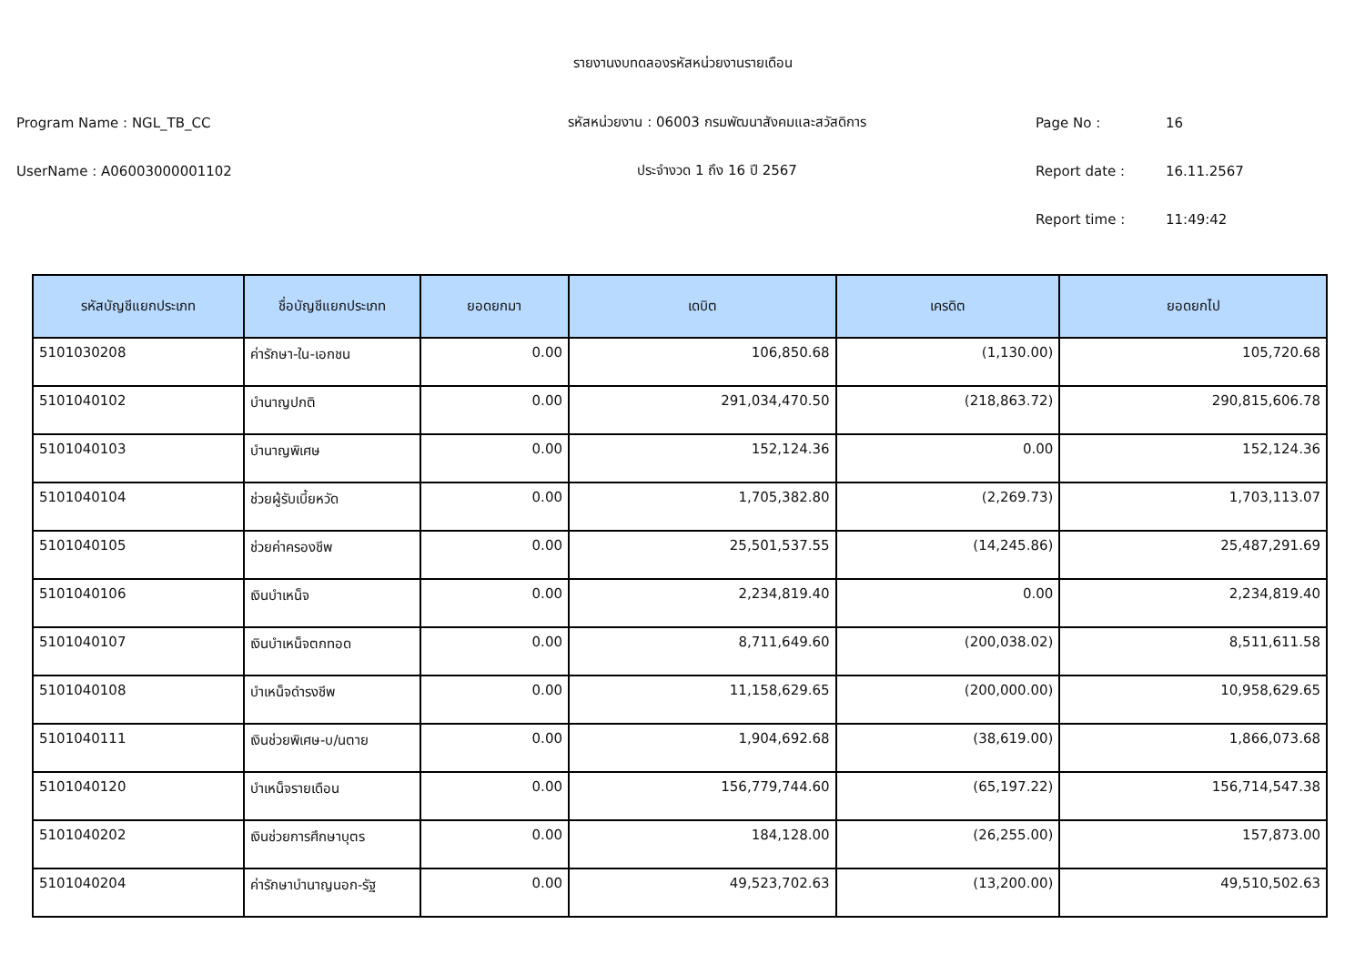รายงานงบทดลองรหัสหน่วยงานรายเดือน
Program Name : NGL_TB_CC รหัสหน่วยงาน : 06003 กรมพัฒนาสังคมและสวัสดิการ Page No : 16
UserName : A06003000001102 ประจำงวด 1 ถึง 16 ปี 2567 Report date : 16.11.2567
Report time : 11:49:42
| รหัสบัญชีแยกประเภท | ชื่อบัญชีแยกประเภท | ยอดยกมา | เดบิต | เครดิต | ยอดยกไป |
| --- | --- | --- | --- | --- | --- |
| 5101030208 | ค่ารักษา-ใน-เอกชน | 0.00 | 106,850.68 | (1,130.00) | 105,720.68 |
| 5101040102 | บำนาญปกติ | 0.00 | 291,034,470.50 | (218,863.72) | 290,815,606.78 |
| 5101040103 | บำนาญพิเศษ | 0.00 | 152,124.36 | 0.00 | 152,124.36 |
| 5101040104 | ช่วยผู้รับเบี้ยหวัด | 0.00 | 1,705,382.80 | (2,269.73) | 1,703,113.07 |
| 5101040105 | ช่วยค่าครองชีพ | 0.00 | 25,501,537.55 | (14,245.86) | 25,487,291.69 |
| 5101040106 | เงินบำเหน็จ | 0.00 | 2,234,819.40 | 0.00 | 2,234,819.40 |
| 5101040107 | เงินบำเหน็จตกทอด | 0.00 | 8,711,649.60 | (200,038.02) | 8,511,611.58 |
| 5101040108 | บำเหน็จดำรงชีพ | 0.00 | 11,158,629.65 | (200,000.00) | 10,958,629.65 |
| 5101040111 | เงินช่วยพิเศษ-บ/นตาย | 0.00 | 1,904,692.68 | (38,619.00) | 1,866,073.68 |
| 5101040120 | บำเหน็จรายเดือน | 0.00 | 156,779,744.60 | (65,197.22) | 156,714,547.38 |
| 5101040202 | เงินช่วยการศึกษาบุตร | 0.00 | 184,128.00 | (26,255.00) | 157,873.00 |
| 5101040204 | ค่ารักษาบำนาญนอก-รัฐ | 0.00 | 49,523,702.63 | (13,200.00) | 49,510,502.63 |